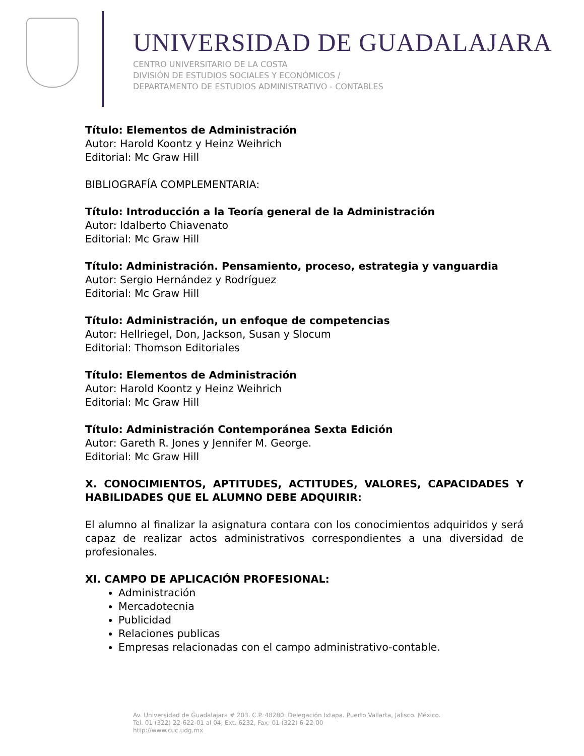UNIVERSIDAD DE GUADALAJARA
CENTRO UNIVERSITARIO DE LA COSTA
DIVISIÓN DE ESTUDIOS SOCIALES Y ECONÓMICOS /
DEPARTAMENTO DE ESTUDIOS ADMINISTRATIVO - CONTABLES
Título: Elementos de Administración
Autor: Harold Koontz y Heinz Weihrich
Editorial: Mc Graw Hill
BIBLIOGRAFÍA COMPLEMENTARIA:
Título: Introducción a la Teoría general de la Administración
Autor: Idalberto Chiavenato
Editorial: Mc Graw Hill
Título: Administración. Pensamiento, proceso, estrategia y vanguardia
Autor: Sergio Hernández y Rodríguez
Editorial: Mc Graw Hill
Título: Administración, un enfoque de competencias
Autor: Hellriegel, Don, Jackson, Susan y Slocum
Editorial: Thomson Editoriales
Título: Elementos de Administración
Autor: Harold Koontz y Heinz Weihrich
Editorial: Mc Graw Hill
Título: Administración Contemporánea Sexta Edición
Autor: Gareth R. Jones y Jennifer M. George.
Editorial: Mc Graw Hill
X. CONOCIMIENTOS, APTITUDES, ACTITUDES, VALORES, CAPACIDADES Y HABILIDADES QUE EL ALUMNO DEBE ADQUIRIR:
El alumno al finalizar la asignatura contara con los conocimientos adquiridos y será capaz de realizar actos administrativos correspondientes a una diversidad de profesionales.
XI. CAMPO DE APLICACIÓN PROFESIONAL:
Administración
Mercadotecnia
Publicidad
Relaciones publicas
Empresas relacionadas con el campo administrativo-contable.
Av. Universidad de Guadalajara # 203. C.P. 48280. Delegación Ixtapa. Puerto Vallarta, Jalisco. México.
Tel. 01 (322) 22-622-01 al 04, Ext. 6232, Fax: 01 (322) 6-22-00
http://www.cuc.udg.mx